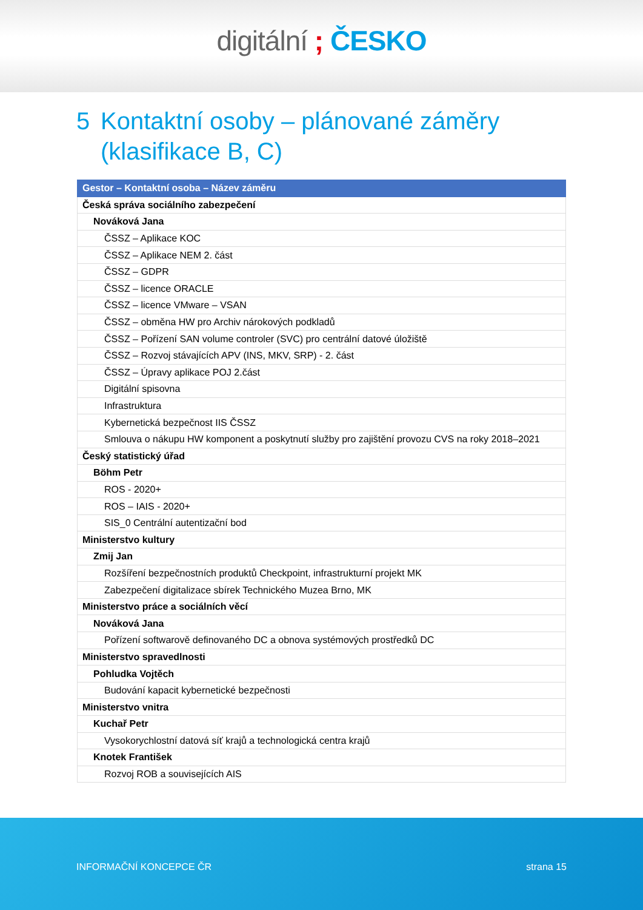digitální ; ČESKO
5 Kontaktní osoby – plánované záměry (klasifikace B, C)
| Gestor – Kontaktní osoba – Název záměru |
| --- |
| Česká správa sociálního zabezpečení |
| Nováková Jana |
| ČSSZ – Aplikace KOC |
| ČSSZ – Aplikace NEM 2. část |
| ČSSZ – GDPR |
| ČSSZ – licence ORACLE |
| ČSSZ – licence VMware – VSAN |
| ČSSZ – obměna HW pro Archiv nárokových podkladů |
| ČSSZ – Pořízení SAN volume controler (SVC) pro centrální datové úložiště |
| ČSSZ – Rozvoj stávajících APV (INS, MKV, SRP) - 2. část |
| ČSSZ – Úpravy aplikace POJ 2.část |
| Digitální spisovna |
| Infrastruktura |
| Kybernetická bezpečnost IIS ČSSZ |
| Smlouva o nákupu HW komponent a poskytnutí služby pro zajištění provozu CVS na roky 2018–2021 |
| Český statistický úřad |
| Böhm Petr |
| ROS - 2020+ |
| ROS – IAIS - 2020+ |
| SIS_0 Centrální autentizační bod |
| Ministerstvo kultury |
| Zmij Jan |
| Rozšíření bezpečnostních produktů Checkpoint, infrastrukturní projekt MK |
| Zabezpečení digitalizace sbírek Technického Muzea Brno, MK |
| Ministerstvo práce a sociálních věcí |
| Nováková Jana |
| Pořízení softwarově definovaného DC a obnova systémových prostředků DC |
| Ministerstvo spravedlnosti |
| Pohludka Vojtěch |
| Budování kapacit kybernetické bezpečnosti |
| Ministerstvo vnitra |
| Kuchař Petr |
| Vysokorychlostní datová síť krajů a technologická centra krajů |
| Knotek František |
| Rozvoj ROB a souvisejících AIS |
INFORMAČNÍ KONCEPCE ČR strana 15